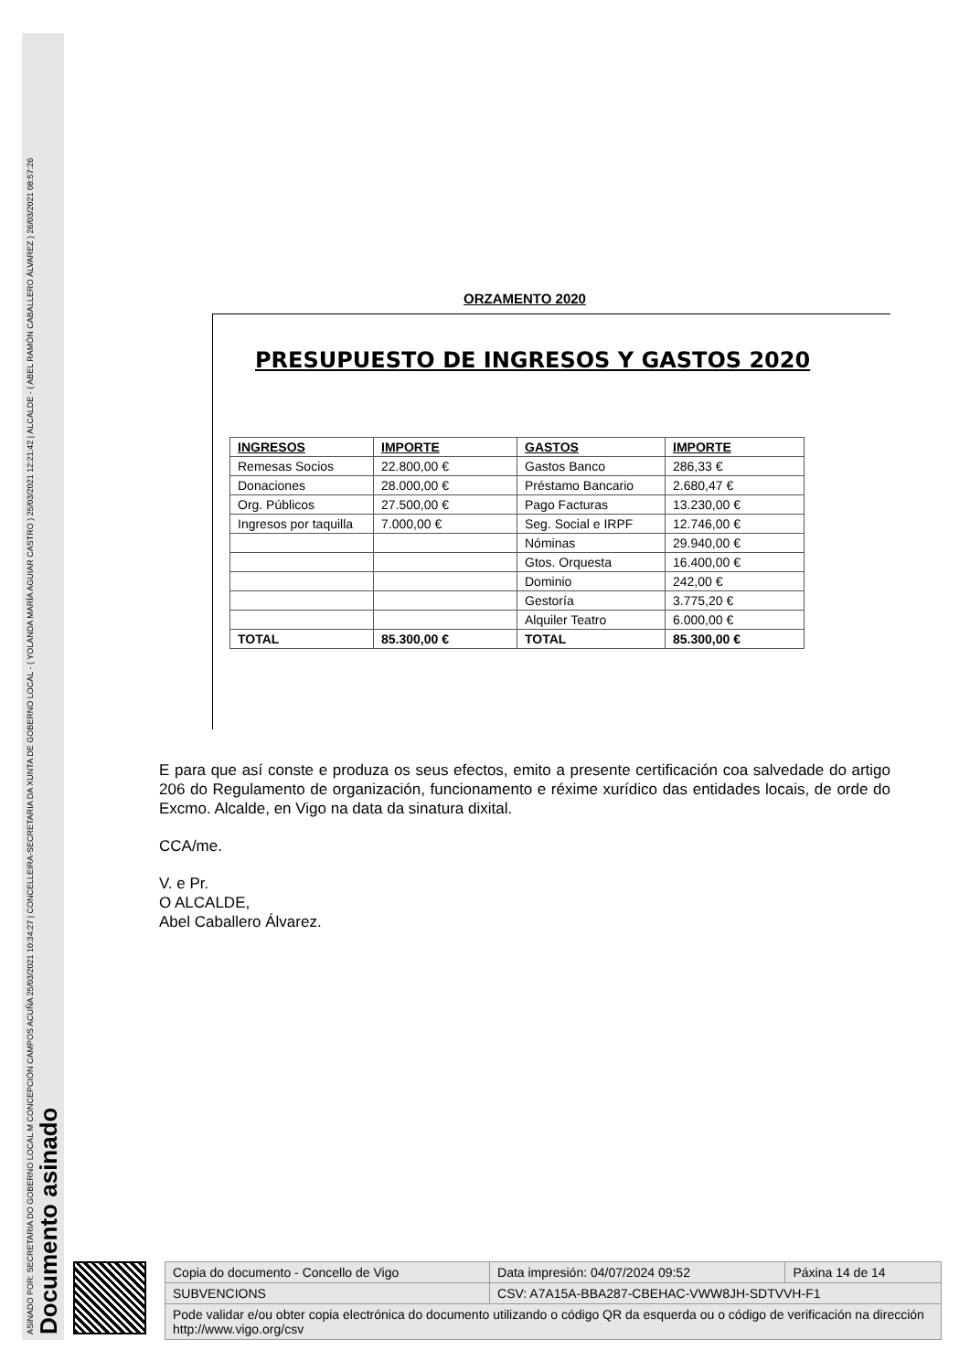ASINADO POR: SECRETARIA DO GOBERNO LOCAL M CONCEPCIÓN CAMPOS ACUÑA 25/03/2021 10:34:27 | CONCELLEIRA-SECRETARIA DA XUNTA DE GOBERNO LOCAL - ( YOLANDA MARÍA AGUIAR CASTRO ) 25/03/2021 12:21:42 | ALCALDE - ( ABEL RAMÓN CABALLERO ÁLVAREZ ) 26/03/2021 08:57:26
Documento asinado
ORZAMENTO 2020
PRESUPUESTO DE INGRESOS Y GASTOS 2020
| INGRESOS | IMPORTE | GASTOS | IMPORTE |
| --- | --- | --- | --- |
| Remesas Socios | 22.800,00 € | Gastos Banco | 286,33 € |
| Donaciones | 28.000,00 € | Préstamo Bancario | 2.680,47 € |
| Org. Públicos | 27.500,00 € | Pago Facturas | 13.230,00 € |
| Ingresos por taquilla | 7.000,00 € | Seg. Social e IRPF | 12.746,00 € |
| | | Nóminas | 29.940,00 € |
| | | Gtos. Orquesta | 16.400,00 € |
| | | Dominio | 242,00 € |
| | | Gestoría | 3.775,20 € |
| | | Alquiler Teatro | 6.000,00 € |
| TOTAL | 85.300,00 € | TOTAL | 85.300,00 € |
E para que así conste e produza os seus efectos, emito a presente certificación coa salvedade do artigo 206 do Regulamento de organización, funcionamento e réxime xurídico das entidades locais, de orde do Excmo. Alcalde, en Vigo na data da sinatura dixital.
CCA/me.
V. e Pr.
O ALCALDE,
Abel Caballero Álvarez.
| Copia do documento - Concello de Vigo | Data impresión: 04/07/2024 09:52 | Páxina 14 de 14 |
| SUBVENCIONS | CSV: A7A15A-BBA287-CBEHAC-VWW8JH-SDTVVH-F1 | |
| Pode validar e/ou obter copia electrónica do documento utilizando o código QR da esquerda ou o código de verificación na dirección http://www.vigo.org/csv | | |